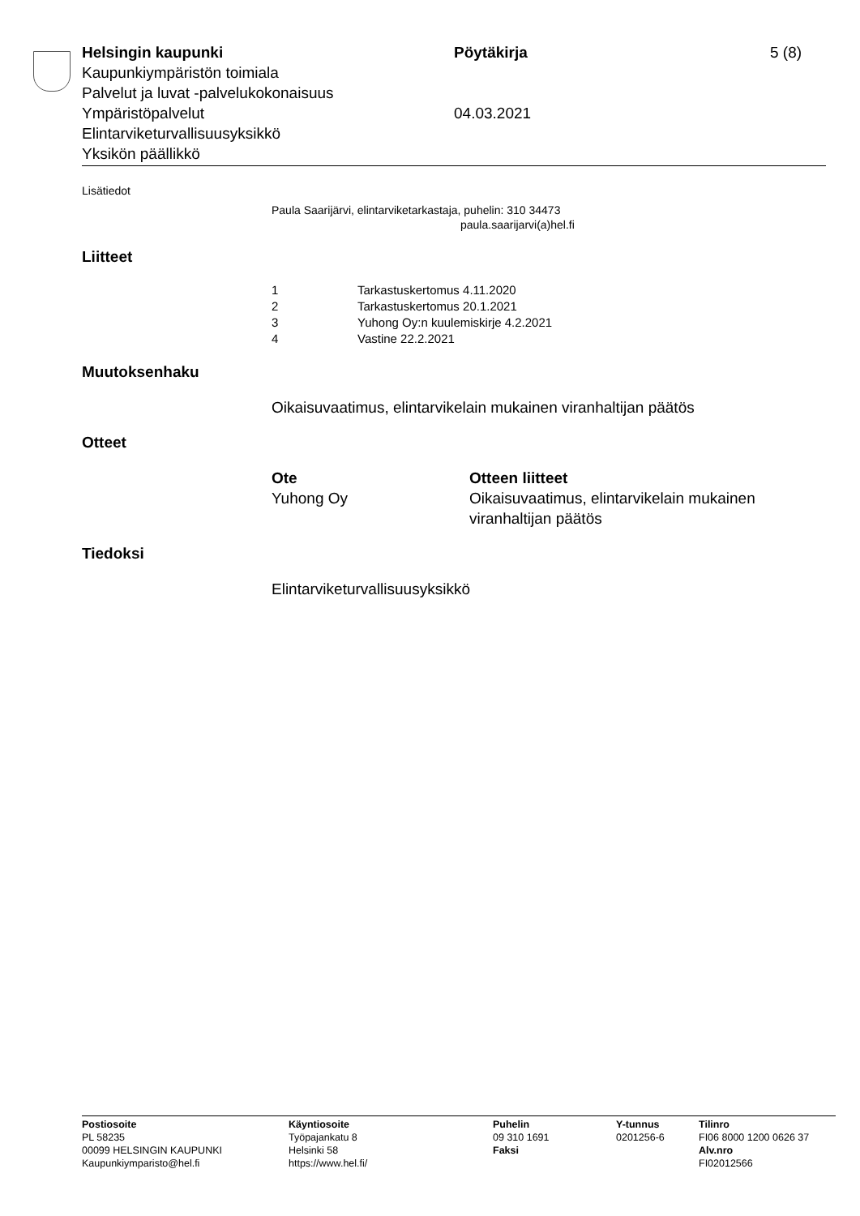Helsingin kaupunki Pöytäkirja 5 (8)
Kaupunkiympäristön toimiala
Palvelut ja luvat -palvelukokonaisuus
Ympäristöpalvelut 04.03.2021
Elintarviketurvallisuusyksikkö
Yksikön päällikkö
Lisätiedot
Paula Saarijärvi, elintarviketarkastaja, puhelin: 310 34473
paula.saarijarvi(a)hel.fi
Liitteet
| 1 | Tarkastuskertomus 4.11.2020 |
| 2 | Tarkastuskertomus 20.1.2021 |
| 3 | Yuhong Oy:n kuulemiskirje 4.2.2021 |
| 4 | Vastine 22.2.2021 |
Muutoksenhaku
Oikaisuvaatimus, elintarvikelain mukainen viranhaltijan päätös
Otteet
| Ote | Otteen liitteet |
| Yuhong Oy | Oikaisuvaatimus, elintarvikelain mukainen viranhaltijan päätös |
Tiedoksi
Elintarviketurvallisuusyksikkö
| Postiosoite PL 58235 00099 HELSINGIN KAUPUNKI Kaupunkiymparisto@hel.fi | Käyntiosoite Työpajankatu 8 Helsinki 58 https://www.hel.fi/ | Puhelin 09 310 1691 Faksi | Y-tunnus 0201256-6 | Tilinro FI06 8000 1200 0626 37 Alv.nro FI02012566 |